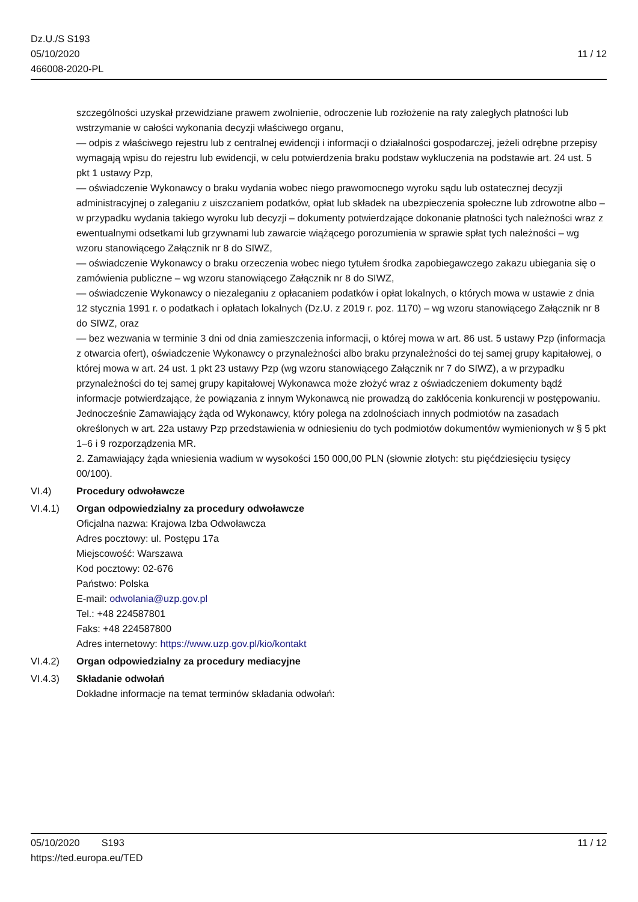Dz.U./S S193
05/10/2020
466008-2020-PL
11 / 12
szczególności uzyskał przewidziane prawem zwolnienie, odroczenie lub rozłożenie na raty zaległych płatności lub wstrzymanie w całości wykonania decyzji właściwego organu,
— odpis z właściwego rejestru lub z centralnej ewidencji i informacji o działalności gospodarczej, jeżeli odrębne przepisy wymagają wpisu do rejestru lub ewidencji, w celu potwierdzenia braku podstaw wykluczenia na podstawie art. 24 ust. 5 pkt 1 ustawy Pzp,
— oświadczenie Wykonawcy o braku wydania wobec niego prawomocnego wyroku sądu lub ostatecznej decyzji administracyjnej o zaleganiu z uiszczaniem podatków, opłat lub składek na ubezpieczenia społeczne lub zdrowotne albo – w przypadku wydania takiego wyroku lub decyzji – dokumenty potwierdzające dokonanie płatności tych należności wraz z ewentualnymi odsetkami lub grzywnami lub zawarcie wiążącego porozumienia w sprawie spłat tych należności – wg wzoru stanowiącego Załącznik nr 8 do SIWZ,
— oświadczenie Wykonawcy o braku orzeczenia wobec niego tytułem środka zapobiegawczego zakazu ubiegania się o zamówienia publiczne – wg wzoru stanowiącego Załącznik nr 8 do SIWZ,
— oświadczenie Wykonawcy o niezaleganiu z opłacaniem podatków i opłat lokalnych, o których mowa w ustawie z dnia 12 stycznia 1991 r. o podatkach i opłatach lokalnych (Dz.U. z 2019 r. poz. 1170) – wg wzoru stanowiącego Załącznik nr 8 do SIWZ, oraz
— bez wezwania w terminie 3 dni od dnia zamieszczenia informacji, o której mowa w art. 86 ust. 5 ustawy Pzp (informacja z otwarcia ofert), oświadczenie Wykonawcy o przynależności albo braku przynależności do tej samej grupy kapitałowej, o której mowa w art. 24 ust. 1 pkt 23 ustawy Pzp (wg wzoru stanowiącego Załącznik nr 7 do SIWZ), a w przypadku przynależności do tej samej grupy kapitałowej Wykonawca może złożyć wraz z oświadczeniem dokumenty bądź informacje potwierdzające, że powiązania z innym Wykonawcą nie prowadzą do zakłócenia konkurencji w postępowaniu.
Jednocześnie Zamawiający żąda od Wykonawcy, który polega na zdolnościach innych podmiotów na zasadach określonych w art. 22a ustawy Pzp przedstawienia w odniesieniu do tych podmiotów dokumentów wymienionych w § 5 pkt 1–6 i 9 rozporządzenia MR.
2. Zamawiający żąda wniesienia wadium w wysokości 150 000,00 PLN (słownie złotych: stu pięćdziesięciu tysięcy 00/100).
VI.4) Procedury odwoławcze
VI.4.1) Organ odpowiedzialny za procedury odwoławcze
Oficjalna nazwa: Krajowa Izba Odwoławcza
Adres pocztowy: ul. Postępu 17a
Miejscowość: Warszawa
Kod pocztowy: 02-676
Państwo: Polska
E-mail: odwolania@uzp.gov.pl
Tel.: +48 224587801
Faks: +48 224587800
Adres internetowy: https://www.uzp.gov.pl/kio/kontakt
VI.4.2) Organ odpowiedzialny za procedury mediacyjne
VI.4.3) Składanie odwołań
Dokładne informacje na temat terminów składania odwołań:
05/10/2020 S193 11 / 12
https://ted.europa.eu/TED